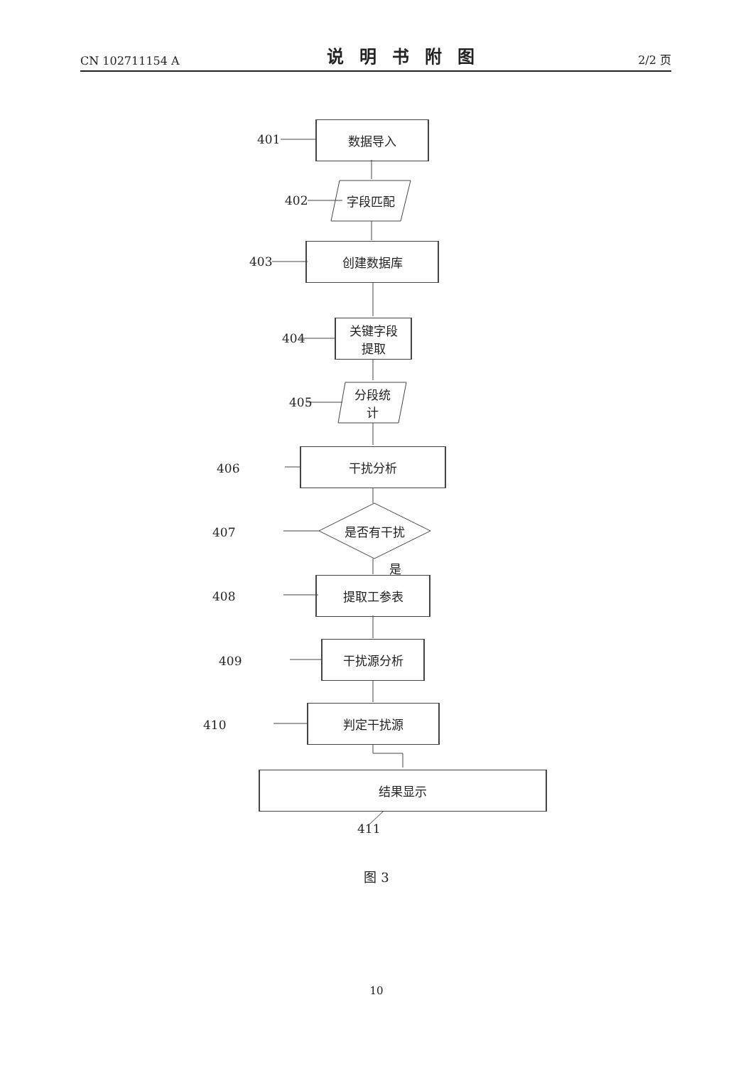CN 102711154 A
说明书附图
2/2 页
数据导入
字段匹配
创建数据库
关键字段
提取
分段统
计
干扰分析
是否有干扰
是
提取工参表
干扰源分析
判定干扰源
结果显示
401
402
403
404
405
406
407
408
409
410
411
图 3
10